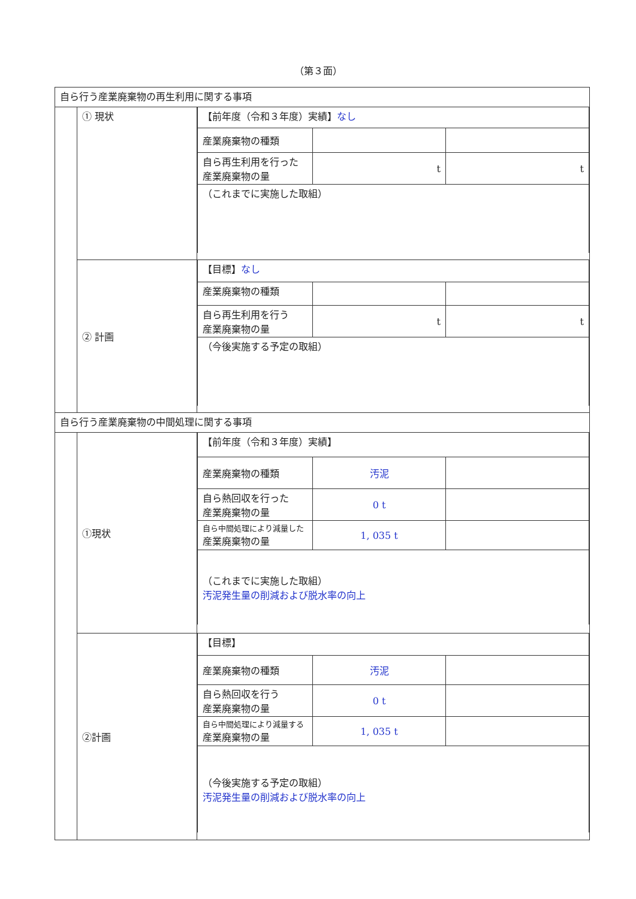（第３面）
| 自ら行う産業廃棄物の再生利用に関する事項 | | |
| | ① 現状 | / 【前年度（令和３年度）実績】 なし / / / / 産業廃棄物の種類 / / / / 自ら再生利用を行った 産業廃棄物の量 / t / t / / （これまでに実施した取組） / / / |
| | ② 計画 | / 【目標】 なし / / / / 産業廃棄物の種類 / / / / 自ら再生利用を行う 産業廃棄物の量 / t / t / / （今後実施する予定の取組） / / / |
| 自ら行う産業廃棄物の中間処理に関する事項 | | |
| | ①現状 | / 【前年度（令和３年度）実績】 / / / / 産業廃棄物の種類 / 汚泥 / / / 自ら熱回収を行った 産業廃棄物の量 / 0 t / / / 自ら中間処理により減量した 産業廃棄物の量 / 1, 035 t / / / （これまでに実施した取組） 汚泥発生量の削減および脱水率の向上 / / / |
| | ②計画 | / 【目標】 / / / / 産業廃棄物の種類 / 汚泥 / / / 自ら熱回収を行う 産業廃棄物の量 / 0 t / / / 自ら中間処理により減量する 産業廃棄物の量 / 1, 035 t / / / （今後実施する予定の取組） 汚泥発生量の削減および脱水率の向上 / / / |